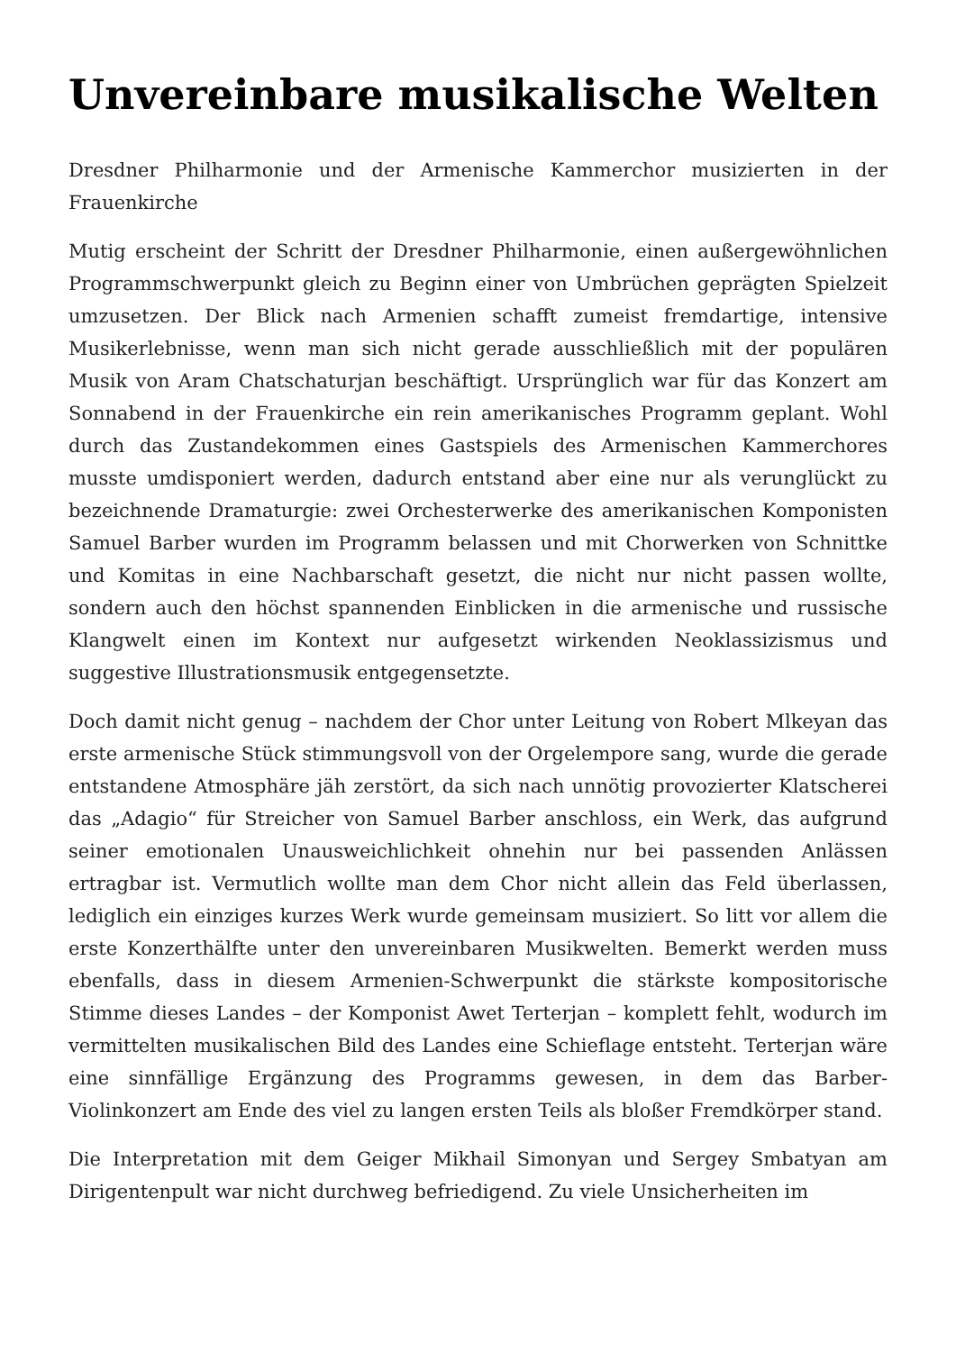Unvereinbare musikalische Welten
Dresdner Philharmonie und der Armenische Kammerchor musizierten in der Frauenkirche
Mutig erscheint der Schritt der Dresdner Philharmonie, einen außergewöhnlichen Programmschwerpunkt gleich zu Beginn einer von Umbrüchen geprägten Spielzeit umzusetzen. Der Blick nach Armenien schafft zumeist fremdartige, intensive Musikerlebnisse, wenn man sich nicht gerade ausschließlich mit der populären Musik von Aram Chatschaturjan beschäftigt. Ursprünglich war für das Konzert am Sonnabend in der Frauenkirche ein rein amerikanisches Programm geplant. Wohl durch das Zustandekommen eines Gastspiels des Armenischen Kammerchores musste umdisponiert werden, dadurch entstand aber eine nur als verunglückt zu bezeichnende Dramaturgie: zwei Orchesterwerke des amerikanischen Komponisten Samuel Barber wurden im Programm belassen und mit Chorwerken von Schnittke und Komitas in eine Nachbarschaft gesetzt, die nicht nur nicht passen wollte, sondern auch den höchst spannenden Einblicken in die armenische und russische Klangwelt einen im Kontext nur aufgesetzt wirkenden Neoklassizismus und suggestive Illustrationsmusik entgegensetzte.
Doch damit nicht genug – nachdem der Chor unter Leitung von Robert Mlkeyan das erste armenische Stück stimmungsvoll von der Orgelempore sang, wurde die gerade entstandene Atmosphäre jäh zerstört, da sich nach unnötig provozierter Klatscherei das „Adagio“ für Streicher von Samuel Barber anschloss, ein Werk, das aufgrund seiner emotionalen Unausweichlichkeit ohnehin nur bei passenden Anlässen ertragbar ist. Vermutlich wollte man dem Chor nicht allein das Feld überlassen, lediglich ein einziges kurzes Werk wurde gemeinsam musiziert. So litt vor allem die erste Konzerthälfte unter den unvereinbaren Musikwelten. Bemerkt werden muss ebenfalls, dass in diesem Armenien-Schwerpunkt die stärkste kompositorische Stimme dieses Landes – der Komponist Awet Terterjan – komplett fehlt, wodurch im vermittelten musikalischen Bild des Landes eine Schieflage entsteht. Terterjan wäre eine sinnfällige Ergänzung des Programms gewesen, in dem das Barber-Violinkonzert am Ende des viel zu langen ersten Teils als bloßer Fremdkörper stand.
Die Interpretation mit dem Geiger Mikhail Simonyan und Sergey Smbatyan am Dirigentenpult war nicht durchweg befriedigend. Zu viele Unsicherheiten im